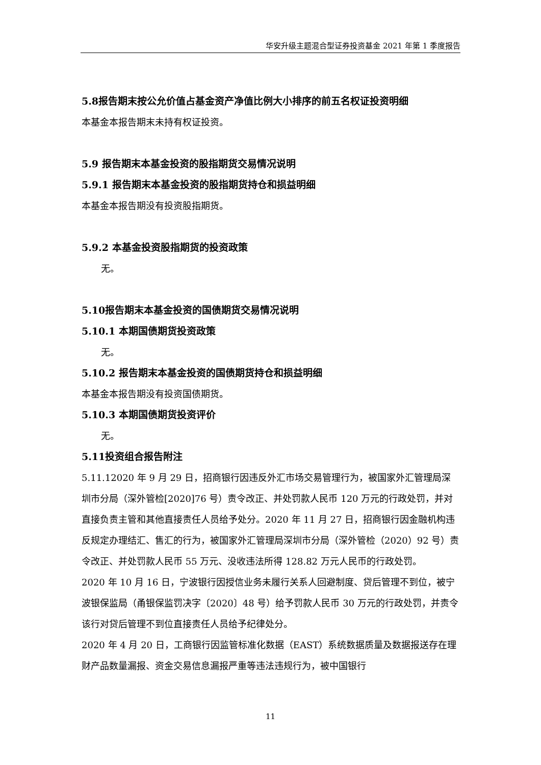华安升级主题混合型证券投资基金 2021 年第 1 季度报告
5.8报告期末按公允价值占基金资产净值比例大小排序的前五名权证投资明细
本基金本报告期末未持有权证投资。
5.9 报告期末本基金投资的股指期货交易情况说明
5.9.1 报告期末本基金投资的股指期货持仓和损益明细
本基金本报告期没有投资股指期货。
5.9.2 本基金投资股指期货的投资政策
无。
5.10报告期末本基金投资的国债期货交易情况说明
5.10.1 本期国债期货投资政策
无。
5.10.2 报告期末本基金投资的国债期货持仓和损益明细
本基金本报告期没有投资国债期货。
5.10.3 本期国债期货投资评价
无。
5.11投资组合报告附注
5.11.12020 年 9 月 29 日，招商银行因违反外汇市场交易管理行为，被国家外汇管理局深圳市分局（深外管检[2020]76 号）责令改正、并处罚款人民币 120 万元的行政处罚，并对直接负责主管和其他直接责任人员给予处分。2020 年 11 月 27 日，招商银行因金融机构违反规定办理结汇、售汇的行为，被国家外汇管理局深圳市分局（深外管检（2020）92 号）责令改正、并处罚款人民币 55 万元、没收违法所得 128.82 万元人民币的行政处罚。
2020 年 10 月 16 日，宁波银行因授信业务未履行关系人回避制度、贷后管理不到位，被宁波银保监局（甬银保监罚决字〔2020〕48 号）给予罚款人民币 30 万元的行政处罚，并责令该行对贷后管理不到位直接责任人员给予纪律处分。
2020 年 4 月 20 日，工商银行因监管标准化数据（EAST）系统数据质量及数据报送存在理财产品数量漏报、资金交易信息漏报严重等违法违规行为，被中国银行
11